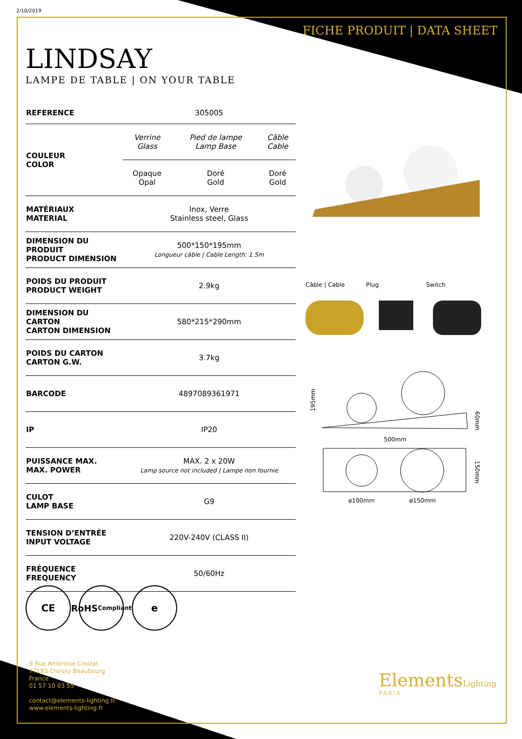2/10/2019
FICHE PRODUIT | DATA SHEET
LINDSAY
LAMPE DE TABLE | ON YOUR TABLE
| REFERENCE | 305005 | | |
| COULEUR COLOR | Verrine Glass | Pied de lampe Lamp Base | Câble Cable |
| | Opaque Opal | Doré Gold | Doré Gold |
| MATÉRIAUX MATERIAL | Inox, Verre Stainless steel, Glass | | |
| DIMENSION DU PRODUIT PRODUCT DIMENSION | 500*150*195mm Longueur câble / Cable Length: 1.5m | | |
| POIDS DU PRODUIT PRODUCT WEIGHT | 2.9kg | | |
| DIMENSION DU CARTON CARTON DIMENSION | 580*215*290mm | | |
| POIDS DU CARTON CARTON G.W. | 3.7kg | | |
| BARCODE | 4897089361971 | | |
| IP | IP20 | | |
| PUISSANCE MAX. MAX. POWER | MAX. 2 x 20W Lamp source not included / Lampe non fournie | | |
| CULOT LAMP BASE | G9 | | |
| TENSION D’ENTRÉE INPUT VOLTAGE | 220V-240V (CLASS II) | | |
| FRÉQUENCE FREQUENCY | 50/60Hz | | |
Câble | Cable Plug Switch
195mm
500mm
60mm
150mm
ø100mm
ø150mm
CE RoHS
Compliant
e
9 Rue Ambroise Croizat
77183 Croissy Beaubourg
France
01 57 10 03 55
contact@elements-lighting.fr
www.elements-lighting.fr
ElementsLighting
PARIS